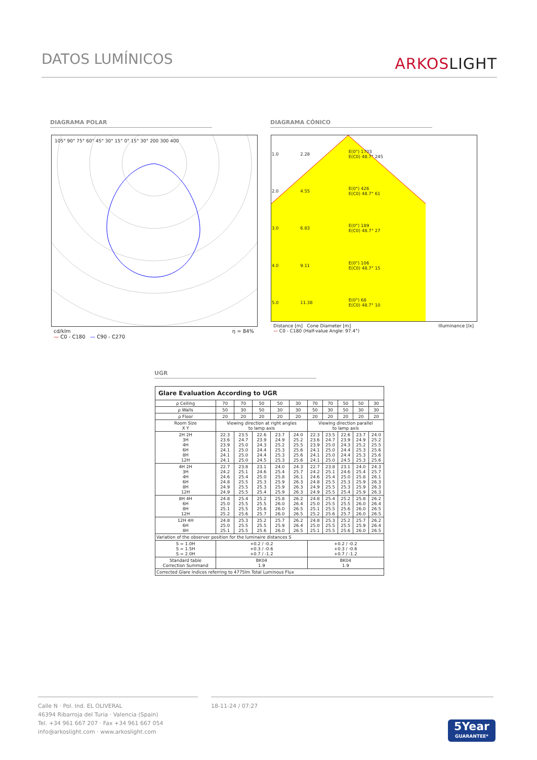DATOS LUMÍNICOS
ARKOSLIGHT
DIAGRAMA POLAR DIAGRAMA CÓNICO
105° 90° 75° 60° 45° 30° 15° 0° 15° 30° 200 300 400
cd/klm η = 84%
— C0 - C180 — C90 - C270
| 1.0 | 2.28 | E(0°) 1703 E(C0) 48.7° 245 |
| 2.0 | 4.55 | E(0°) 426 E(C0) 48.7° 61 |
| 3.0 | 6.83 | E(0°) 189 E(C0) 48.7° 27 |
| 4.0 | 9.11 | E(0°) 106 E(C0) 48.7° 15 |
| 5.0 | 11.38 | E(0°) 68 E(C0) 48.7° 10 |
Distance [m] Cone Diameter [m] Illuminance [lx]
— C0 - C180 (Half-value Angle: 97.4°)
UGR
| Glare Evaluation According to UGR | | | | | | | | | | |
| ρ Ceiling | 70 | 70 | 50 | 50 | 30 | 70 | 70 | 50 | 50 | 30 |
| ρ Walls | 50 | 30 | 50 | 30 | 30 | 50 | 30 | 50 | 30 | 30 |
| ρ Floor | 20 | 20 | 20 | 20 | 20 | 20 | 20 | 20 | 20 | 20 |
| Room Size X Y | Viewing direction at right angles to lamp axis | | | | | Viewing direction parallel to lamp axis | | | | |
| 2H 2H 3H 4H 6H 8H 12H | 22.3 23.6 23.9 24.1 24.1 24.1 | 23.5 24.7 25.0 25.0 25.0 25.0 | 22.6 23.9 24.3 24.4 24.4 24.5 | 23.7 24.9 25.2 25.3 25.3 25.3 | 24.0 25.2 25.5 25.6 25.6 25.6 | 22.3 23.6 23.9 24.1 24.1 24.1 | 23.5 24.7 25.0 25.0 25.0 25.0 | 22.6 23.9 24.3 24.4 24.4 24.5 | 23.7 24.9 25.2 25.3 25.3 25.3 | 24.0 25.2 25.5 25.6 25.6 25.6 |
| 4H 2H 3H 4H 6H 8H 12H | 22.7 24.2 24.6 24.8 24.9 24.9 | 23.8 25.1 25.4 25.5 25.5 25.5 | 23.1 24.6 25.0 25.3 25.3 25.4 | 24.0 25.4 25.8 25.9 25.9 25.9 | 24.3 25.7 26.1 26.3 26.3 26.3 | 22.7 24.2 24.6 24.8 24.9 24.9 | 23.8 25.1 25.4 25.5 25.5 25.5 | 23.1 24.6 25.0 25.3 25.3 25.4 | 24.0 25.4 25.8 25.9 25.9 25.9 | 24.3 25.7 26.1 26.3 26.3 26.3 |
| 8H 4H 6H 8H 12H | 24.8 25.0 25.1 25.2 | 25.4 25.5 25.5 25.6 | 25.2 25.5 25.6 25.7 | 25.8 26.0 26.0 26.0 | 26.2 26.4 26.5 26.5 | 24.8 25.0 25.1 25.2 | 25.4 25.5 25.5 25.6 | 25.2 25.5 25.6 25.7 | 25.8 26.0 26.0 26.0 | 26.2 26.4 26.5 26.5 |
| 12H 4H 6H 8H | 24.8 25.0 25.1 | 25.3 25.5 25.5 | 25.2 25.5 25.6 | 25.7 25.9 26.0 | 26.2 26.4 26.5 | 24.8 25.0 25.1 | 25.3 25.5 25.5 | 25.2 25.5 25.6 | 25.7 25.9 26.0 | 26.2 26.4 26.5 |
| Variation of the observer position for the luminaire distances S | | | | | | | | | | |
| S = 1.0H S = 1.5H S = 2.0H | +0.2 / -0.2 +0.3 / -0.6 +0.7 / -1.2 | | | | | +0.2 / -0.2 +0.3 / -0.6 +0.7 / -1.2 | | | | |
| Standard table Correction Summand | BK04 1.9 | | | | | BK04 1.9 | | | | |
| Corrected Glare Indices referring to 4775lm Total Luminous Flux | | | | | | | | | | |
Calle N · Pol. Ind. EL OLIVERAL
46394 Ribarroja del Turia · Valencia (Spain)
Tel. +34 961 667 207 · Fax +34 961 667 054
info@arkoslight.com · www.arkoslight.com
18-11-24 / 07:27
5Year
GUARANTEE*